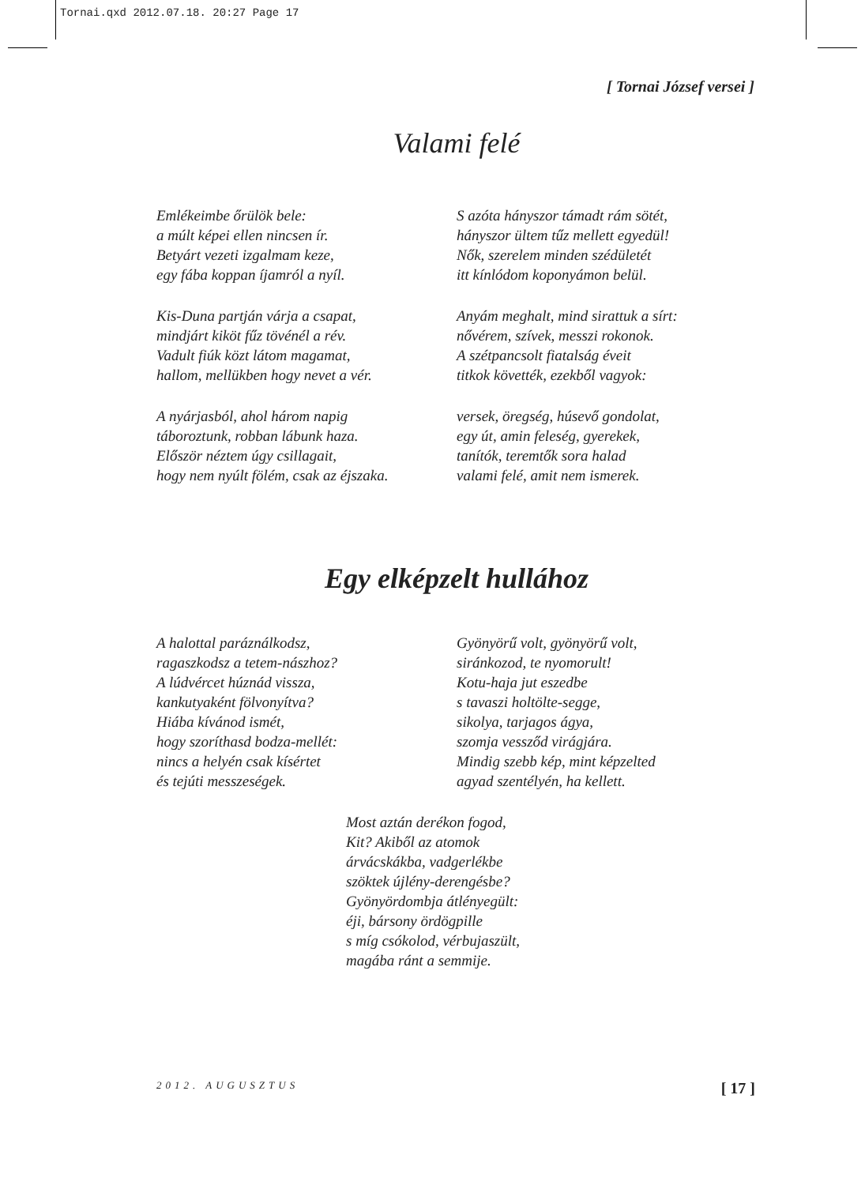Tornai.qxd 2012.07.18. 20:27 Page 17
[ Tornai József versei ]
Valami felé
Emlékeimbe őrülök bele:
a múlt képei ellen nincsen ír.
Betyárt vezeti izgalmam keze,
egy fába koppan íjamról a nyíl.
Kis-Duna partján várja a csapat,
mindjárt kiköt fűz tövénél a rév.
Vadult fiúk közt látom magamat,
hallom, mellükben hogy nevet a vér.
A nyárjasból, ahol három napig
táboroztunk, robban lábunk haza.
Először néztem úgy csillagait,
hogy nem nyúlt fölém, csak az éjszaka.
S azóta hányszor támadt rám sötét,
hányszor ültem tűz mellett egyedül!
Nők, szerelem minden szédületét
itt kínlódom koponyámon belül.
Anyám meghalt, mind sirattuk a sírt:
nővérem, szívek, messzi rokonok.
A szétpancsolt fiatalság éveit
titkok követték, ezekből vagyok:
versek, öregség, húsevő gondolat,
egy út, amin feleség, gyerekek,
tanítók, teremtők sora halad
valami felé, amit nem ismerek.
Egy elképzelt hullához
A halottal paráználkodsz,
ragaszkodsz a tetem-nászhoz?
A lúdvércet húznád vissza,
kankutyaként fölvonyítva?
Hiába kívánod ismét,
hogy szoríthasd bodza-mellét:
nincs a helyén csak kísértet
és tejúti messzeségek.
Gyönyörű volt, gyönyörű volt,
siránkozod, te nyomorult!
Kotu-haja jut eszedbe
s tavaszi holtölte-segge,
sikolya, tarjagos ágya,
szomja vessződ virágjára.
Mindig szebb kép, mint képzelted
agyad szentélyén, ha kellett.
Most aztán derékon fogod,
Kit? Akiből az atomok
árvácskákba, vadgerlékbe
szöktek újlény-derengésbe?
Gyönyördombja átlényegült:
éji, bársony ördögpille
s míg csókolod, vérbujaszült,
magába ránt a semmije.
2012. AUGUSZTUS [ 17 ]